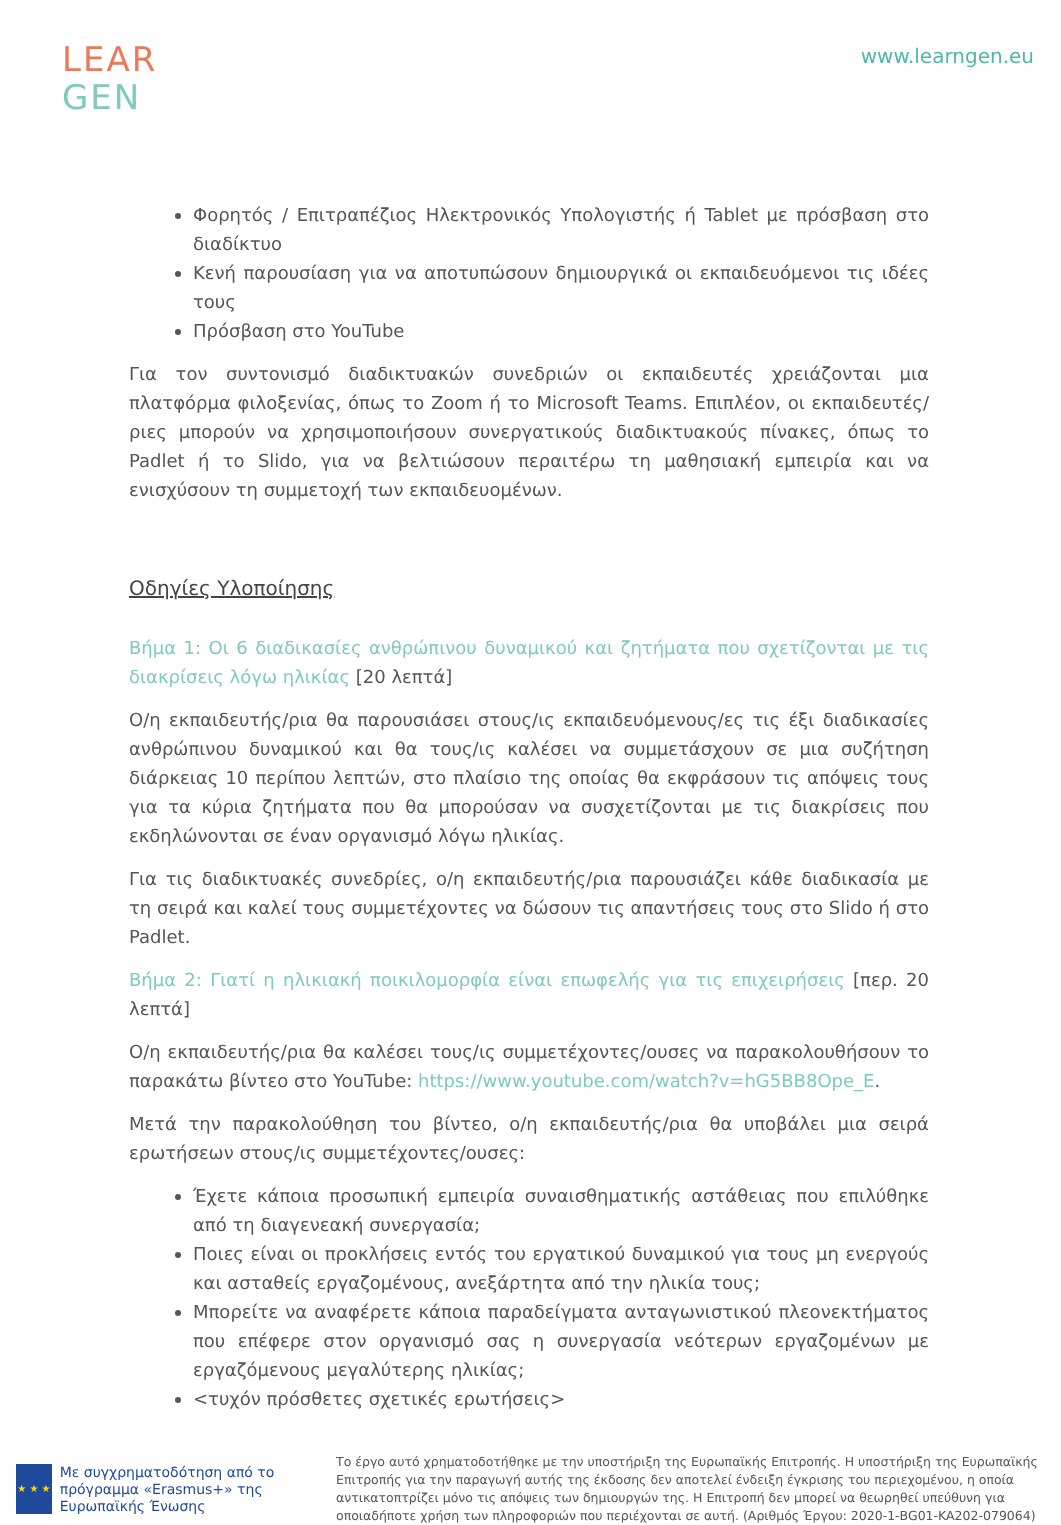LEAR
GEN
www.learngen.eu
Φορητός / Επιτραπέζιος Ηλεκτρονικός Υπολογιστής ή Tablet με πρόσβαση στο διαδίκτυο
Κενή παρουσίαση για να αποτυπώσουν δημιουργικά οι εκπαιδευόμενοι τις ιδέες τους
Πρόσβαση στο YouTube
Για τον συντονισμό διαδικτυακών συνεδριών οι εκπαιδευτές χρειάζονται μια πλατφόρμα φιλοξενίας, όπως το Zoom ή το Microsoft Teams. Επιπλέον, οι εκπαιδευτές/ριες μπορούν να χρησιμοποιήσουν συνεργατικούς διαδικτυακούς πίνακες, όπως το Padlet ή το Slido, για να βελτιώσουν περαιτέρω τη μαθησιακή εμπειρία και να ενισχύσουν τη συμμετοχή των εκπαιδευομένων.
Οδηγίες Υλοποίησης
Βήμα 1: Οι 6 διαδικασίες ανθρώπινου δυναμικού και ζητήματα που σχετίζονται με τις διακρίσεις λόγω ηλικίας [20 λεπτά]
Ο/η εκπαιδευτής/ρια θα παρουσιάσει στους/ις εκπαιδευόμενους/ες τις έξι διαδικασίες ανθρώπινου δυναμικού και θα τους/ις καλέσει να συμμετάσχουν σε μια συζήτηση διάρκειας 10 περίπου λεπτών, στο πλαίσιο της οποίας θα εκφράσουν τις απόψεις τους για τα κύρια ζητήματα που θα μπορούσαν να συσχετίζονται με τις διακρίσεις που εκδηλώνονται σε έναν οργανισμό λόγω ηλικίας.
Για τις διαδικτυακές συνεδρίες, ο/η εκπαιδευτής/ρια παρουσιάζει κάθε διαδικασία με τη σειρά και καλεί τους συμμετέχοντες να δώσουν τις απαντήσεις τους στο Slido ή στο Padlet.
Βήμα 2: Γιατί η ηλικιακή ποικιλομορφία είναι επωφελής για τις επιχειρήσεις [περ. 20 λεπτά]
Ο/η εκπαιδευτής/ρια θα καλέσει τους/ις συμμετέχοντες/ουσες να παρακολουθήσουν το παρακάτω βίντεο στο YouTube: https://www.youtube.com/watch?v=hG5BB8Ope_E.
Μετά την παρακολούθηση του βίντεο, ο/η εκπαιδευτής/ρια θα υποβάλει μια σειρά ερωτήσεων στους/ις συμμετέχοντες/ουσες:
Έχετε κάποια προσωπική εμπειρία συναισθηματικής αστάθειας που επιλύθηκε από τη διαγενεακή συνεργασία;
Ποιες είναι οι προκλήσεις εντός του εργατικού δυναμικού για τους μη ενεργούς και ασταθείς εργαζομένους, ανεξάρτητα από την ηλικία τους;
Μπορείτε να αναφέρετε κάποια παραδείγματα ανταγωνιστικού πλεονεκτήματος που επέφερε στον οργανισμό σας η συνεργασία νεότερων εργαζομένων με εργαζόμενους μεγαλύτερης ηλικίας;
<τυχόν πρόσθετες σχετικές ερωτήσεις>
★ ★ ★
Με συγχρηματοδότηση από το πρόγραμμα «Erasmus+» της Ευρωπαϊκής Ένωσης
Το έργο αυτό χρηματοδοτήθηκε με την υποστήριξη της Ευρωπαϊκής Επιτροπής. Η υποστήριξη της Ευρωπαϊκής Επιτροπής για την παραγωγή αυτής της έκδοσης δεν αποτελεί ένδειξη έγκρισης του περιεχομένου, η οποία αντικατοπτρίζει μόνο τις απόψεις των δημιουργών της. Η Επιτροπή δεν μπορεί να θεωρηθεί υπεύθυνη για οποιαδήποτε χρήση των πληροφοριών που περιέχονται σε αυτή. (Αριθμός Έργου: 2020-1-BG01-KA202-079064)